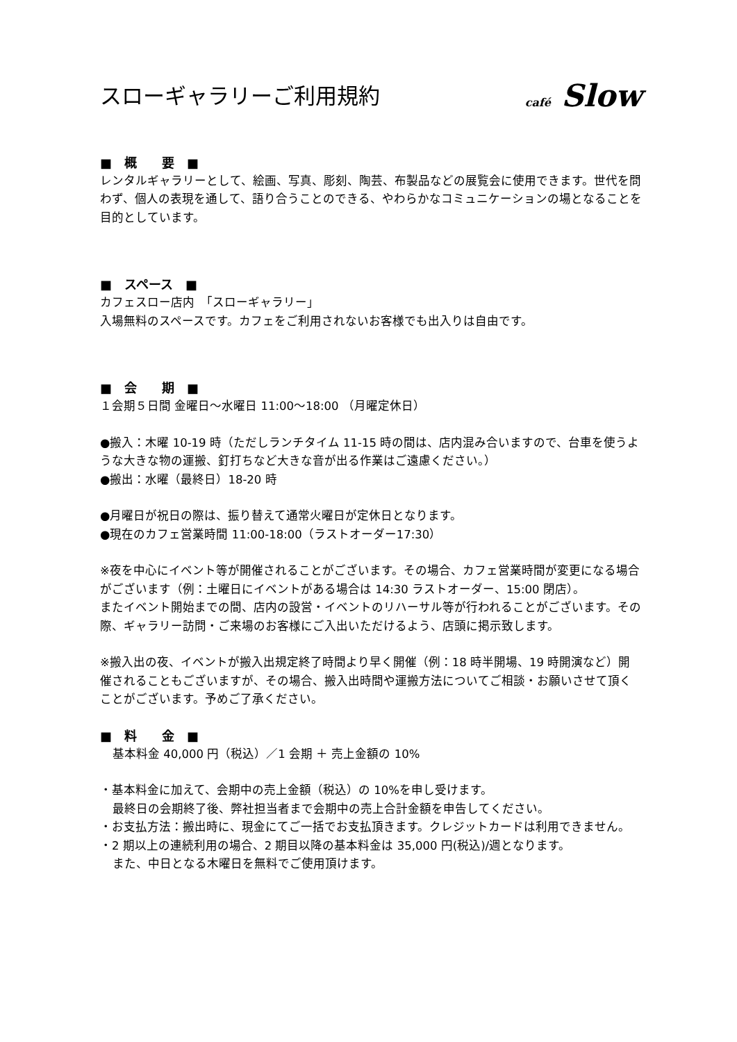スローギャラリーご利用規約
café Slow
■　概　　要　■
レンタルギャラリーとして、絵画、写真、彫刻、陶芸、布製品などの展覧会に使用できます。世代を問わず、個人の表現を通して、語り合うことのできる、やわらかなコミュニケーションの場となることを目的としています。
■　スペース　■
カフェスロー店内　「スローギャラリー」
入場無料のスペースです。カフェをご利用されないお客様でも出入りは自由です。
■　会　　期　■
１会期５日間 金曜日～水曜日 11:00～18:00 （月曜定休日）
●搬入：木曜 10-19 時（ただしランチタイム 11-15 時の間は、店内混み合いますので、台車を使うような大きな物の運搬、釘打ちなど大きな音が出る作業はご遠慮ください。）
●搬出：水曜（最終日）18-20 時
●月曜日が祝日の際は、振り替えて通常火曜日が定休日となります。
●現在のカフェ営業時間 11:00-18:00（ラストオーダー17:30）
※夜を中心にイベント等が開催されることがございます。その場合、カフェ営業時間が変更になる場合がございます（例：土曜日にイベントがある場合は 14:30 ラストオーダー、15:00 閉店）。
またイベント開始までの間、店内の設営・イベントのリハーサル等が行われることがございます。その際、ギャラリー訪問・ご来場のお客様にご入出いただけるよう、店頭に掲示致します。
※搬入出の夜、イベントが搬入出規定終了時間より早く開催（例：18 時半開場、19 時開演など）開催されることもございますが、その場合、搬入出時間や運搬方法についてご相談・お願いさせて頂くことがございます。予めご了承ください。
■　料　　金　■
基本料金 40,000 円（税込）／1 会期 ＋ 売上金額の 10%
・基本料金に加えて、会期中の売上金額（税込）の 10%を申し受けます。
最終日の会期終了後、弊社担当者まで会期中の売上合計金額を申告してください。
・お支払方法：搬出時に、現金にてご一括でお支払頂きます。クレジットカードは利用できません。
・2 期以上の連続利用の場合、2 期目以降の基本料金は 35,000 円(税込)/週となります。
また、中日となる木曜日を無料でご使用頂けます。